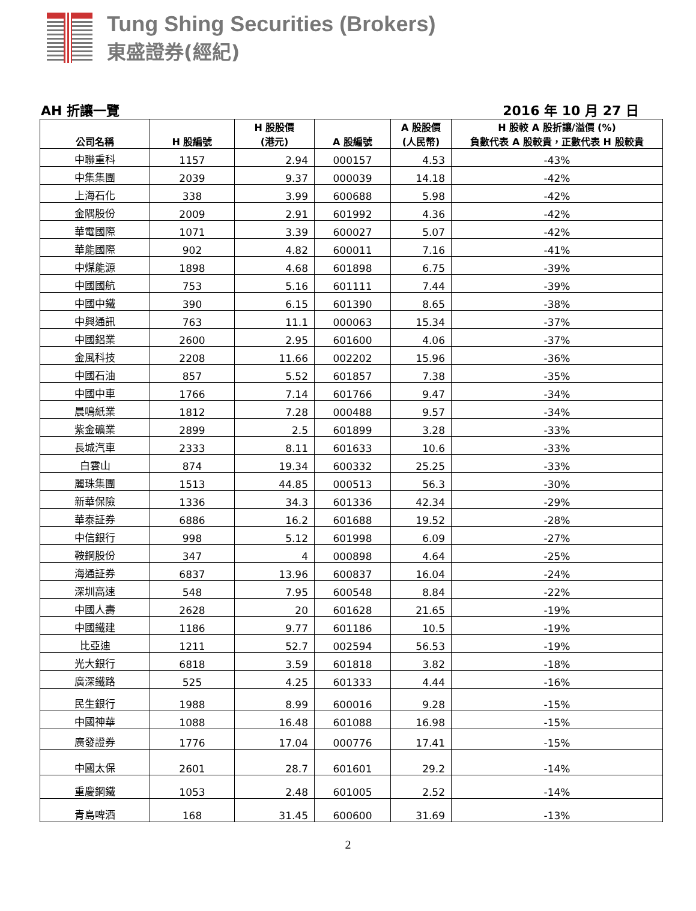Tung Shing Securities (Brokers)
東盛證券(經紀)
AH 折讓一覽 2016 年 10 月 27 日
| 公司名稱 | H 股編號 | H 股股價 (港元) | A 股編號 | A 股股價 (人民幣) | H 股較 A 股折讓/溢價 (%) 負數代表 A 股較貴，正數代表 H 股較貴 |
| --- | --- | --- | --- | --- | --- |
| 中聯重科 | 1157 | 2.94 | 000157 | 4.53 | -43% |
| 中集集團 | 2039 | 9.37 | 000039 | 14.18 | -42% |
| 上海石化 | 338 | 3.99 | 600688 | 5.98 | -42% |
| 金隅股份 | 2009 | 2.91 | 601992 | 4.36 | -42% |
| 華電國際 | 1071 | 3.39 | 600027 | 5.07 | -42% |
| 華能國際 | 902 | 4.82 | 600011 | 7.16 | -41% |
| 中煤能源 | 1898 | 4.68 | 601898 | 6.75 | -39% |
| 中國國航 | 753 | 5.16 | 601111 | 7.44 | -39% |
| 中國中鐵 | 390 | 6.15 | 601390 | 8.65 | -38% |
| 中興通訊 | 763 | 11.1 | 000063 | 15.34 | -37% |
| 中國鋁業 | 2600 | 2.95 | 601600 | 4.06 | -37% |
| 金風科技 | 2208 | 11.66 | 002202 | 15.96 | -36% |
| 中國石油 | 857 | 5.52 | 601857 | 7.38 | -35% |
| 中國中車 | 1766 | 7.14 | 601766 | 9.47 | -34% |
| 晨鳴紙業 | 1812 | 7.28 | 000488 | 9.57 | -34% |
| 紫金礦業 | 2899 | 2.5 | 601899 | 3.28 | -33% |
| 長城汽車 | 2333 | 8.11 | 601633 | 10.6 | -33% |
| 白雲山 | 874 | 19.34 | 600332 | 25.25 | -33% |
| 麗珠集團 | 1513 | 44.85 | 000513 | 56.3 | -30% |
| 新華保險 | 1336 | 34.3 | 601336 | 42.34 | -29% |
| 華泰証券 | 6886 | 16.2 | 601688 | 19.52 | -28% |
| 中信銀行 | 998 | 5.12 | 601998 | 6.09 | -27% |
| 鞍鋼股份 | 347 | 4 | 000898 | 4.64 | -25% |
| 海通証券 | 6837 | 13.96 | 600837 | 16.04 | -24% |
| 深圳高速 | 548 | 7.95 | 600548 | 8.84 | -22% |
| 中國人壽 | 2628 | 20 | 601628 | 21.65 | -19% |
| 中國鐵建 | 1186 | 9.77 | 601186 | 10.5 | -19% |
| 比亞迪 | 1211 | 52.7 | 002594 | 56.53 | -19% |
| 光大銀行 | 6818 | 3.59 | 601818 | 3.82 | -18% |
| 廣深鐵路 | 525 | 4.25 | 601333 | 4.44 | -16% |
| 民生銀行 | 1988 | 8.99 | 600016 | 9.28 | -15% |
| 中國神華 | 1088 | 16.48 | 601088 | 16.98 | -15% |
| 廣發證券 | 1776 | 17.04 | 000776 | 17.41 | -15% |
| 中國太保 | 2601 | 28.7 | 601601 | 29.2 | -14% |
| 重慶鋼鐵 | 1053 | 2.48 | 601005 | 2.52 | -14% |
| 青島啤酒 | 168 | 31.45 | 600600 | 31.69 | -13% |
2